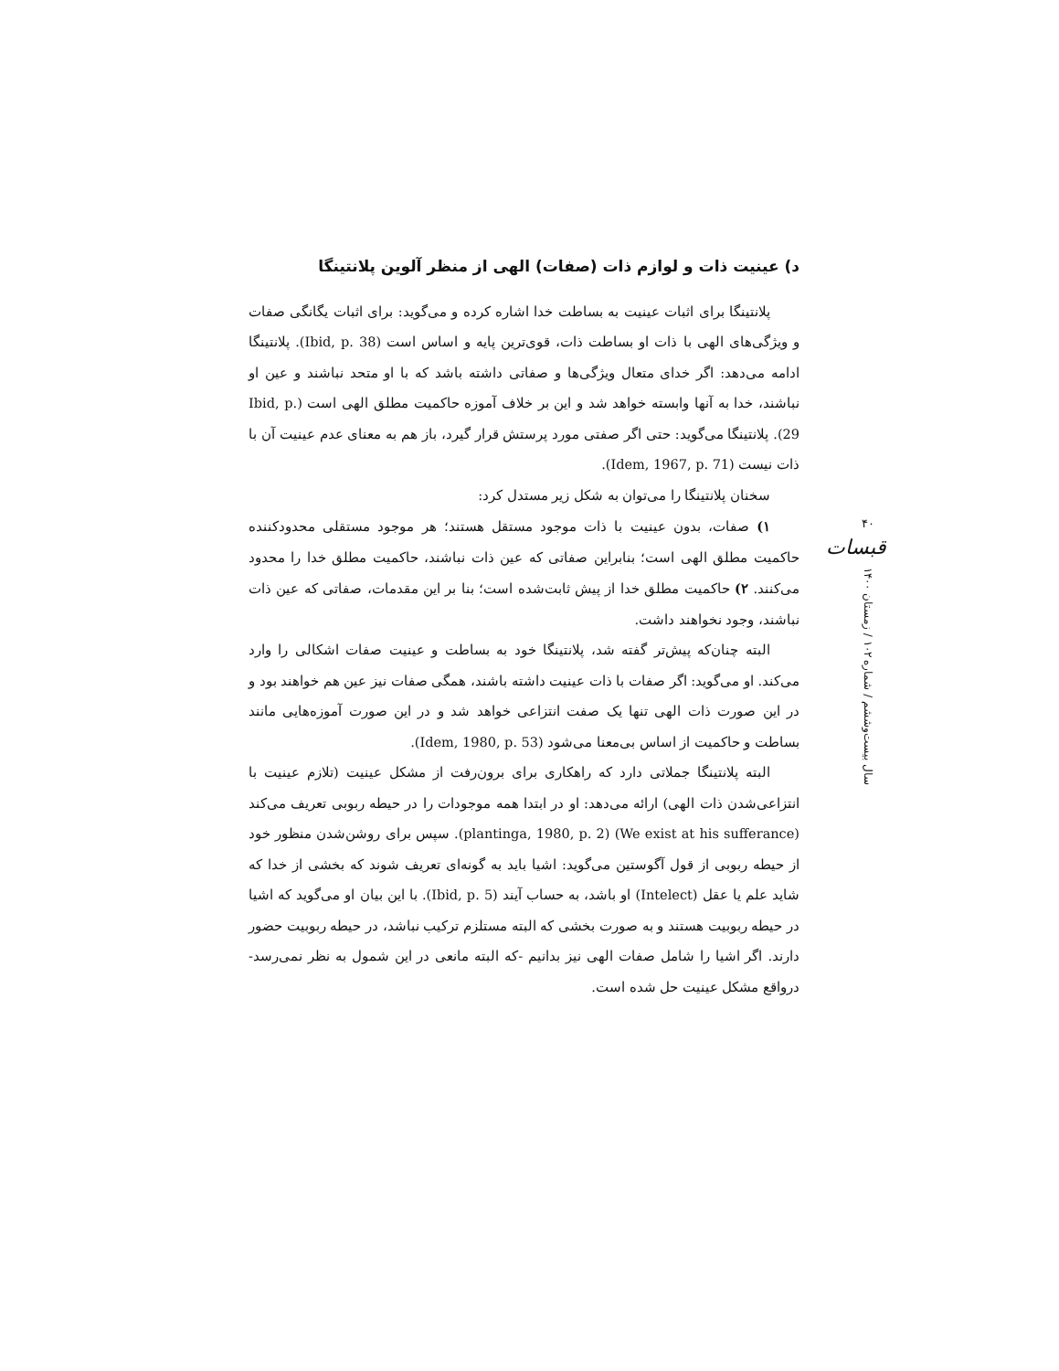د) عینیت ذات و لوازم ذات (صفات) الهی از منظر آلوین پلانتینگا
پلانتینگا برای اثبات عینیت به بساطت خدا اشاره کرده و می‌گوید: برای اثبات یگانگی صفات و ویژگی‌های الهی با ذات او بساطت ذات، قوی‌ترین پایه و اساس است (Ibid, p. 38). پلانتینگا ادامه می‌دهد: اگر خدای متعال ویژگی‌ها و صفاتی داشته باشد که با او متحد نباشند و عین او نباشند، خدا به آنها وابسته خواهد شد و این بر خلاف آموزه حاکمیت مطلق الهی است (Ibid, p. 29). پلانتینگا می‌گوید: حتی اگر صفتی مورد پرستش قرار گیرد، باز هم به معنای عدم عینیت آن با ذات نیست (Idem, 1967, p. 71).
سخنان پلانتینگا را می‌توان به شکل زیر مستدل کرد:
۱) صفات، بدون عینیت با ذات موجود مستقل هستند؛ هر موجود مستقلی محدودکننده حاکمیت مطلق الهی است؛ بنابراین صفاتی که عین ذات نباشند، حاکمیت مطلق خدا را محدود می‌کنند. ۲) حاکمیت مطلق خدا از پیش ثابت‌شده است؛ بنا بر این مقدمات، صفاتی که عین ذات نباشند، وجود نخواهند داشت.
البته چنان‌که پیش‌تر گفته شد، پلانتینگا خود به بساطت و عینیت صفات اشکالی را وارد می‌کند. او می‌گوید: اگر صفات با ذات عینیت داشته باشند، همگی صفات نیز عین هم خواهند بود و در این صورت ذات الهی تنها یک صفت انتزاعی خواهد شد و در این صورت آموزه‌هایی مانند بساطت و حاکمیت از اساس بی‌معنا می‌شود (Idem, 1980, p. 53).
البته پلانتینگا جملاتی دارد که راهکاری برای برون‌رفت از مشکل عینیت (تلازم عینیت با انتزاعی‌شدن ذات الهی) ارائه می‌دهد: او در ابتدا همه موجودات را در حیطه ربوبی تعریف می‌کند (We exist at his sufferance) (plantinga, 1980, p. 2). سپس برای روشن‌شدن منظور خود از حیطه ربوبی از قول آگوستین می‌گوید: اشیا باید به گونه‌ای تعریف شوند که بخشی از خدا که شاید علم یا عقل (Intelect) او باشد، به حساب آیند (Ibid, p. 5). با این بیان او می‌گوید که اشیا در حیطه ربوبیت هستند و به صورت بخشی که البته مستلزم ترکیب نباشد، در حیطه ربوبیت حضور دارند. اگر اشیا را شامل صفات الهی نیز بدانیم -که البته مانعی در این شمول به نظر نمی‌رسد- درواقع مشکل عینیت حل شده است.
۴۰
قبسات
سال بیست‌وششم / شماره ۱۰۲ / زمستان ۱۴۰۰